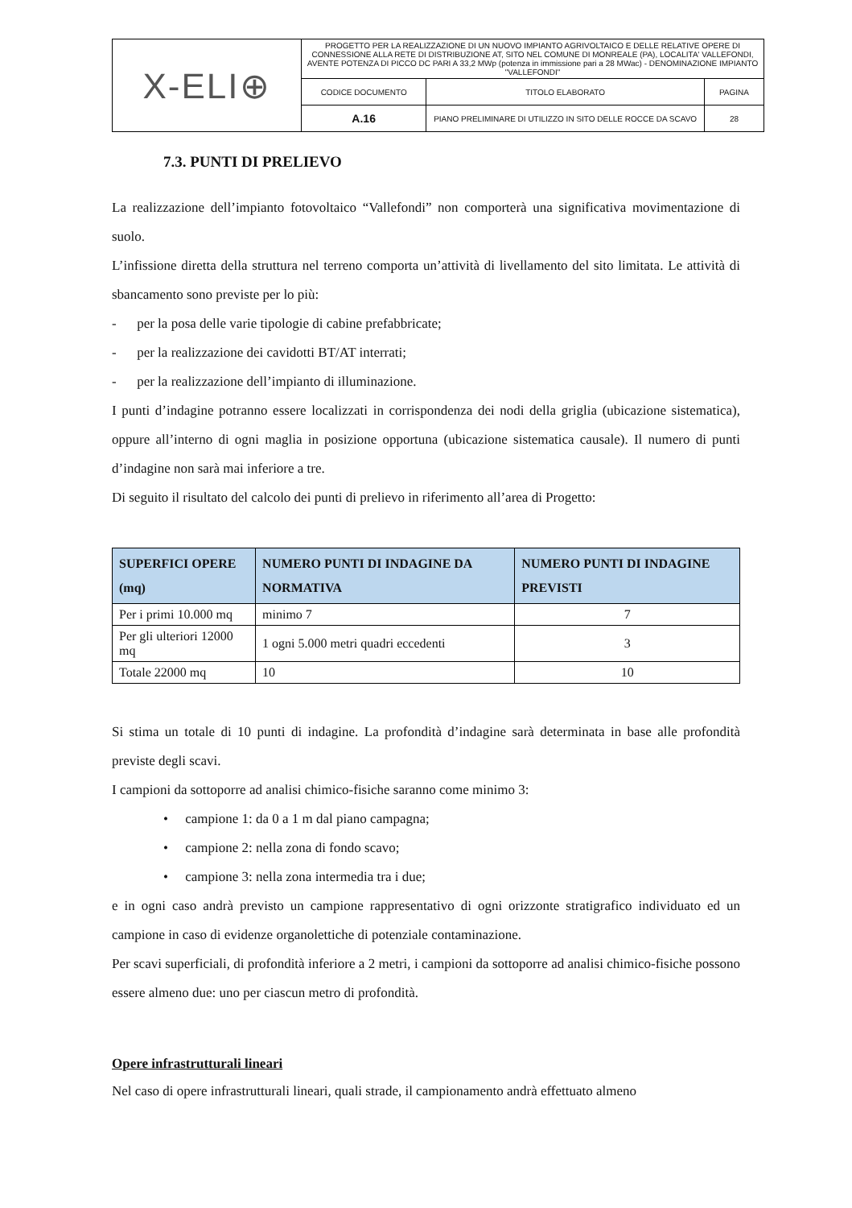| X-ELI⊕ | PROGETTO PER LA REALIZZAZIONE DI UN NUOVO IMPIANTO AGRIVOLTAICO E DELLE RELATIVE OPERE DI CONNESSIONE ALLA RETE DI DISTRIBUZIONE AT, SITO NEL COMUNE DI MONREALE (PA), LOCALITA' VALLEFONDI, AVENTE POTENZA DI PICCO DC PARI A 33,2 MWp (potenza in immissione pari a 28 MWac) - DENOMINAZIONE IMPIANTO "VALLEFONDI" | | |
| | CODICE DOCUMENTO | TITOLO ELABORATO | PAGINA |
| | A.16 | PIANO PRELIMINARE DI UTILIZZO IN SITO DELLE ROCCE DA SCAVO | 28 |
7.3. PUNTI DI PRELIEVO
La realizzazione dell’impianto fotovoltaico “Vallefondi” non comporterà una significativa movimentazione di suolo.
L’infissione diretta della struttura nel terreno comporta un’attività di livellamento del sito limitata. Le attività di sbancamento sono previste per lo più:
- per la posa delle varie tipologie di cabine prefabbricate;
- per la realizzazione dei cavidotti BT/AT interrati;
- per la realizzazione dell’impianto di illuminazione.
I punti d’indagine potranno essere localizzati in corrispondenza dei nodi della griglia (ubicazione sistematica), oppure all’interno di ogni maglia in posizione opportuna (ubicazione sistematica causale). Il numero di punti d’indagine non sarà mai inferiore a tre.
Di seguito il risultato del calcolo dei punti di prelievo in riferimento all’area di Progetto:
| SUPERFICI OPERE (mq) | NUMERO PUNTI DI INDAGINE DA NORMATIVA | NUMERO PUNTI DI INDAGINE PREVISTI |
| --- | --- | --- |
| Per i primi 10.000 mq | minimo 7 | 7 |
| Per gli ulteriori 12000 mq | 1 ogni 5.000 metri quadri eccedenti | 3 |
| Totale 22000 mq | 10 | 10 |
Si stima un totale di 10 punti di indagine. La profondità d’indagine sarà determinata in base alle profondità previste degli scavi.
I campioni da sottoporre ad analisi chimico-fisiche saranno come minimo 3:
• campione 1: da 0 a 1 m dal piano campagna;
• campione 2: nella zona di fondo scavo;
• campione 3: nella zona intermedia tra i due;
e in ogni caso andrà previsto un campione rappresentativo di ogni orizzonte stratigrafico individuato ed un campione in caso di evidenze organolettiche di potenziale contaminazione.
Per scavi superficiali, di profondità inferiore a 2 metri, i campioni da sottoporre ad analisi chimico-fisiche possono essere almeno due: uno per ciascun metro di profondità.
Opere infrastrutturali lineari
Nel caso di opere infrastrutturali lineari, quali strade, il campionamento andrà effettuato almeno